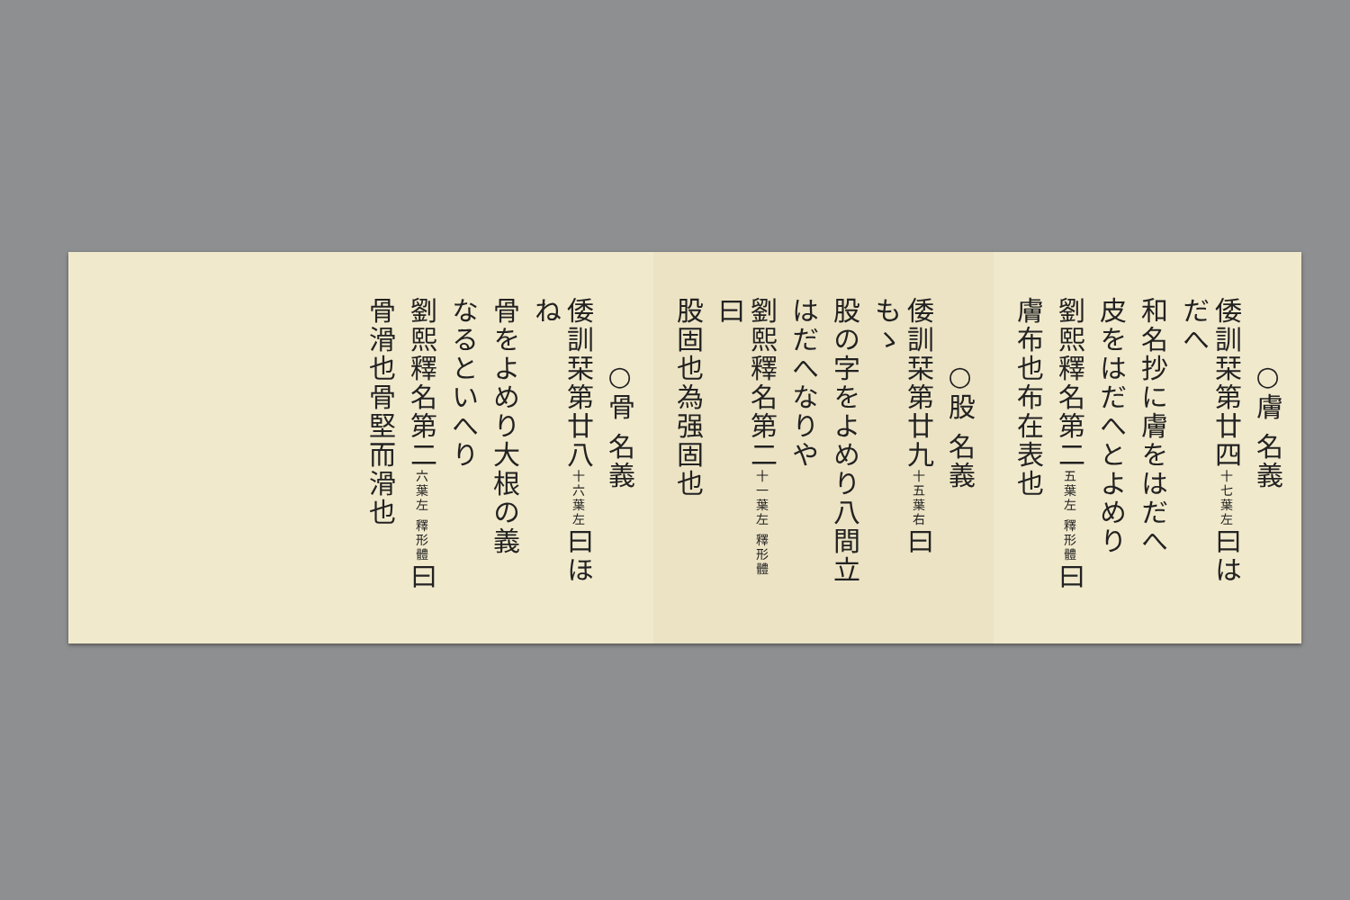○膚 名義
倭訓栞第廿四十七葉左曰はだへ
和名抄に膚をはだへ
皮をはだへとよめり
劉熙釋名第二五葉左 釋形體曰
膚布也布在表也
○股 名義
倭訓栞第廿九十五葉右曰もゝ
股の字をよめり八間立
はだへなりや
劉熙釋名第二十一葉左 釋形體曰
股固也為强固也
○骨 名義
倭訓栞第廿八十六葉左曰ほね
骨をよめり大根の義
なるといへり
劉熙釋名第二六葉左 釋形體曰
骨滑也骨堅而滑也